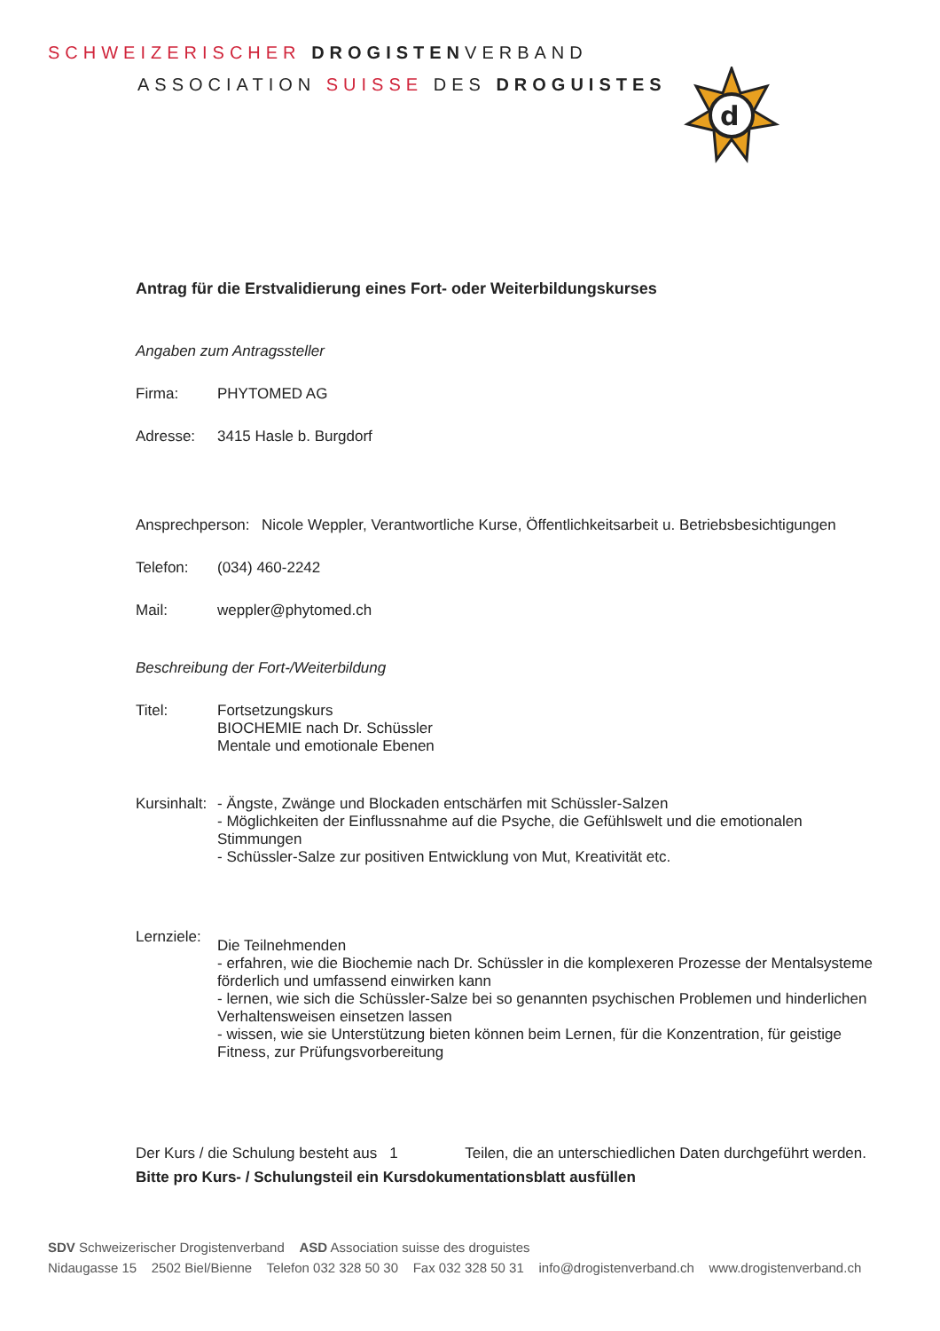SCHWEIZERISCHER DROGISTENVERBAND
ASSOCIATION SUISSE DES DROGUISTES
d
Antrag für die Erstvalidierung eines Fort- oder Weiterbildungskurses
Angaben zum Antragssteller
Firma: PHYTOMED AG
Adresse: 3415 Hasle b. Burgdorf
Ansprechperson:
Nicole Weppler, Verantwortliche Kurse, Öffentlichkeitsarbeit u. Betriebsbesichtigungen
Telefon: (034) 460-2242
Mail: weppler@phytomed.ch
Beschreibung der Fort-/Weiterbildung
Titel: Fortsetzungskurs
BIOCHEMIE nach Dr. Schüssler
Mentale und emotionale Ebenen
Kursinhalt:
- Ängste, Zwänge und Blockaden entschärfen mit Schüssler-Salzen
- Möglichkeiten der Einflussnahme auf die Psyche, die Gefühlswelt und die emotionalen Stimmungen
- Schüssler-Salze zur positiven Entwicklung von Mut, Kreativität etc.
Lernziele:
Die Teilnehmenden
- erfahren, wie die Biochemie nach Dr. Schüssler in die komplexeren Prozesse der Mentalsysteme förderlich und umfassend einwirken kann
- lernen, wie sich die Schüssler-Salze bei so genannten psychischen Problemen und hinderlichen Verhaltensweisen einsetzen lassen
- wissen, wie sie Unterstützung bieten können beim Lernen, für die Konzentration, für geistige Fitness, zur Prüfungsvorbereitung
Der Kurs / die Schulung besteht aus 1 Teilen, die an unterschiedlichen Daten durchgeführt werden. Bitte pro Kurs- / Schulungsteil ein Kursdokumentationsblatt ausfüllen
SDV Schweizerischer Drogistenverband ASD Association suisse des droguistes
Nidaugasse 15 2502 Biel/Bienne Telefon 032 328 50 30 Fax 032 328 50 31 info@drogistenverband.ch www.drogistenverband.ch